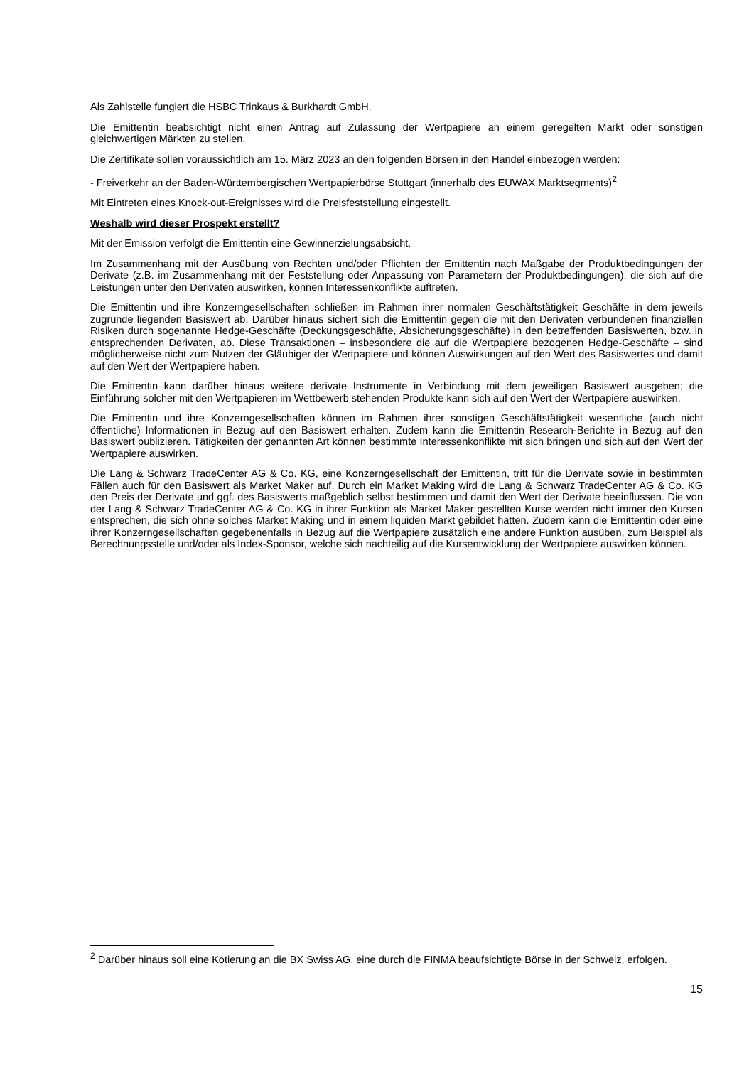Als Zahlstelle fungiert die HSBC Trinkaus & Burkhardt GmbH.
Die Emittentin beabsichtigt nicht einen Antrag auf Zulassung der Wertpapiere an einem geregelten Markt oder sonstigen gleichwertigen Märkten zu stellen.
Die Zertifikate sollen voraussichtlich am 15. März 2023 an den folgenden Börsen in den Handel einbezogen werden:
- Freiverkehr an der Baden-Württembergischen Wertpapierbörse Stuttgart (innerhalb des EUWAX Marktsegments)<sup>2</sup>
Mit Eintreten eines Knock-out-Ereignisses wird die Preisfeststellung eingestellt.
Weshalb wird dieser Prospekt erstellt?
Mit der Emission verfolgt die Emittentin eine Gewinnerzielungsabsicht.
Im Zusammenhang mit der Ausübung von Rechten und/oder Pflichten der Emittentin nach Maßgabe der Produktbedingungen der Derivate (z.B. im Zusammenhang mit der Feststellung oder Anpassung von Parametern der Produktbedingungen), die sich auf die Leistungen unter den Derivaten auswirken, können Interessenkonflikte auftreten.
Die Emittentin und ihre Konzerngesellschaften schließen im Rahmen ihrer normalen Geschäftstätigkeit Geschäfte in dem jeweils zugrunde liegenden Basiswert ab. Darüber hinaus sichert sich die Emittentin gegen die mit den Derivaten verbundenen finanziellen Risiken durch sogenannte Hedge-Geschäfte (Deckungsgeschäfte, Absicherungsgeschäfte) in den betreffenden Basiswerten, bzw. in entsprechenden Derivaten, ab. Diese Transaktionen – insbesondere die auf die Wertpapiere bezogenen Hedge-Geschäfte – sind möglicherweise nicht zum Nutzen der Gläubiger der Wertpapiere und können Auswirkungen auf den Wert des Basiswertes und damit auf den Wert der Wertpapiere haben.
Die Emittentin kann darüber hinaus weitere derivate Instrumente in Verbindung mit dem jeweiligen Basiswert ausgeben; die Einführung solcher mit den Wertpapieren im Wettbewerb stehenden Produkte kann sich auf den Wert der Wertpapiere auswirken.
Die Emittentin und ihre Konzerngesellschaften können im Rahmen ihrer sonstigen Geschäftstätigkeit wesentliche (auch nicht öffentliche) Informationen in Bezug auf den Basiswert erhalten. Zudem kann die Emittentin Research-Berichte in Bezug auf den Basiswert publizieren. Tätigkeiten der genannten Art können bestimmte Interessenkonflikte mit sich bringen und sich auf den Wert der Wertpapiere auswirken.
Die Lang & Schwarz TradeCenter AG & Co. KG, eine Konzerngesellschaft der Emittentin, tritt für die Derivate sowie in bestimmten Fällen auch für den Basiswert als Market Maker auf. Durch ein Market Making wird die Lang & Schwarz TradeCenter AG & Co. KG den Preis der Derivate und ggf. des Basiswerts maßgeblich selbst bestimmen und damit den Wert der Derivate beeinflussen. Die von der Lang & Schwarz TradeCenter AG & Co. KG in ihrer Funktion als Market Maker gestellten Kurse werden nicht immer den Kursen entsprechen, die sich ohne solches Market Making und in einem liquiden Markt gebildet hätten. Zudem kann die Emittentin oder eine ihrer Konzerngesellschaften gegebenenfalls in Bezug auf die Wertpapiere zusätzlich eine andere Funktion ausüben, zum Beispiel als Berechnungsstelle und/oder als Index-Sponsor, welche sich nachteilig auf die Kursentwicklung der Wertpapiere auswirken können.
<sup>2</sup> Darüber hinaus soll eine Kotierung an die BX Swiss AG, eine durch die FINMA beaufsichtigte Börse in der Schweiz, erfolgen.
15